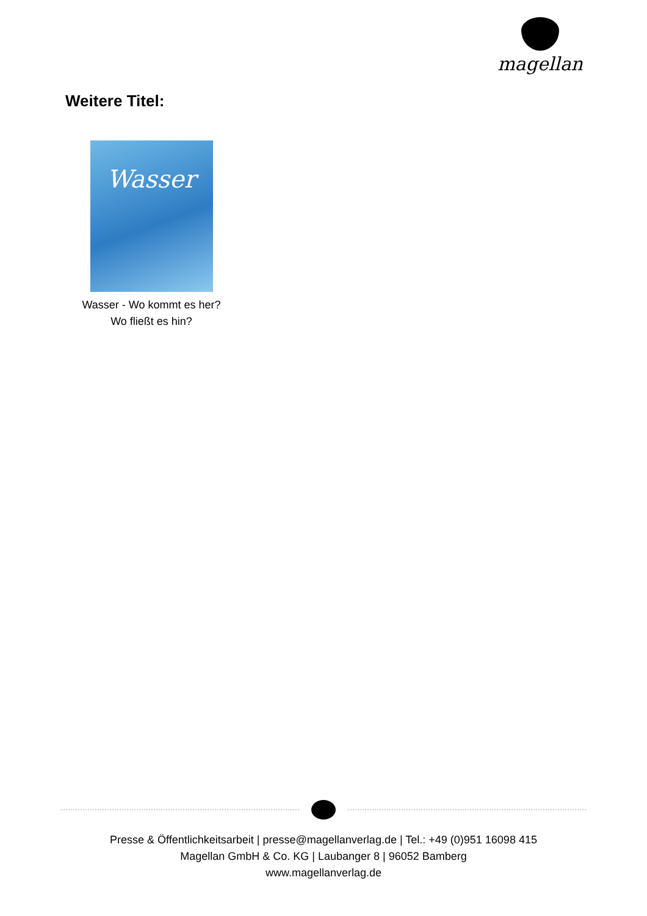magellan
Weitere Titel:
Wasser
Wasser - Wo kommt es her?
Wo fließt es hin?
Presse & Öffentlichkeitsarbeit | presse@magellanverlag.de | Tel.: +49 (0)951 16098 415
Magellan GmbH & Co. KG | Laubanger 8 | 96052 Bamberg
www.magellanverlag.de